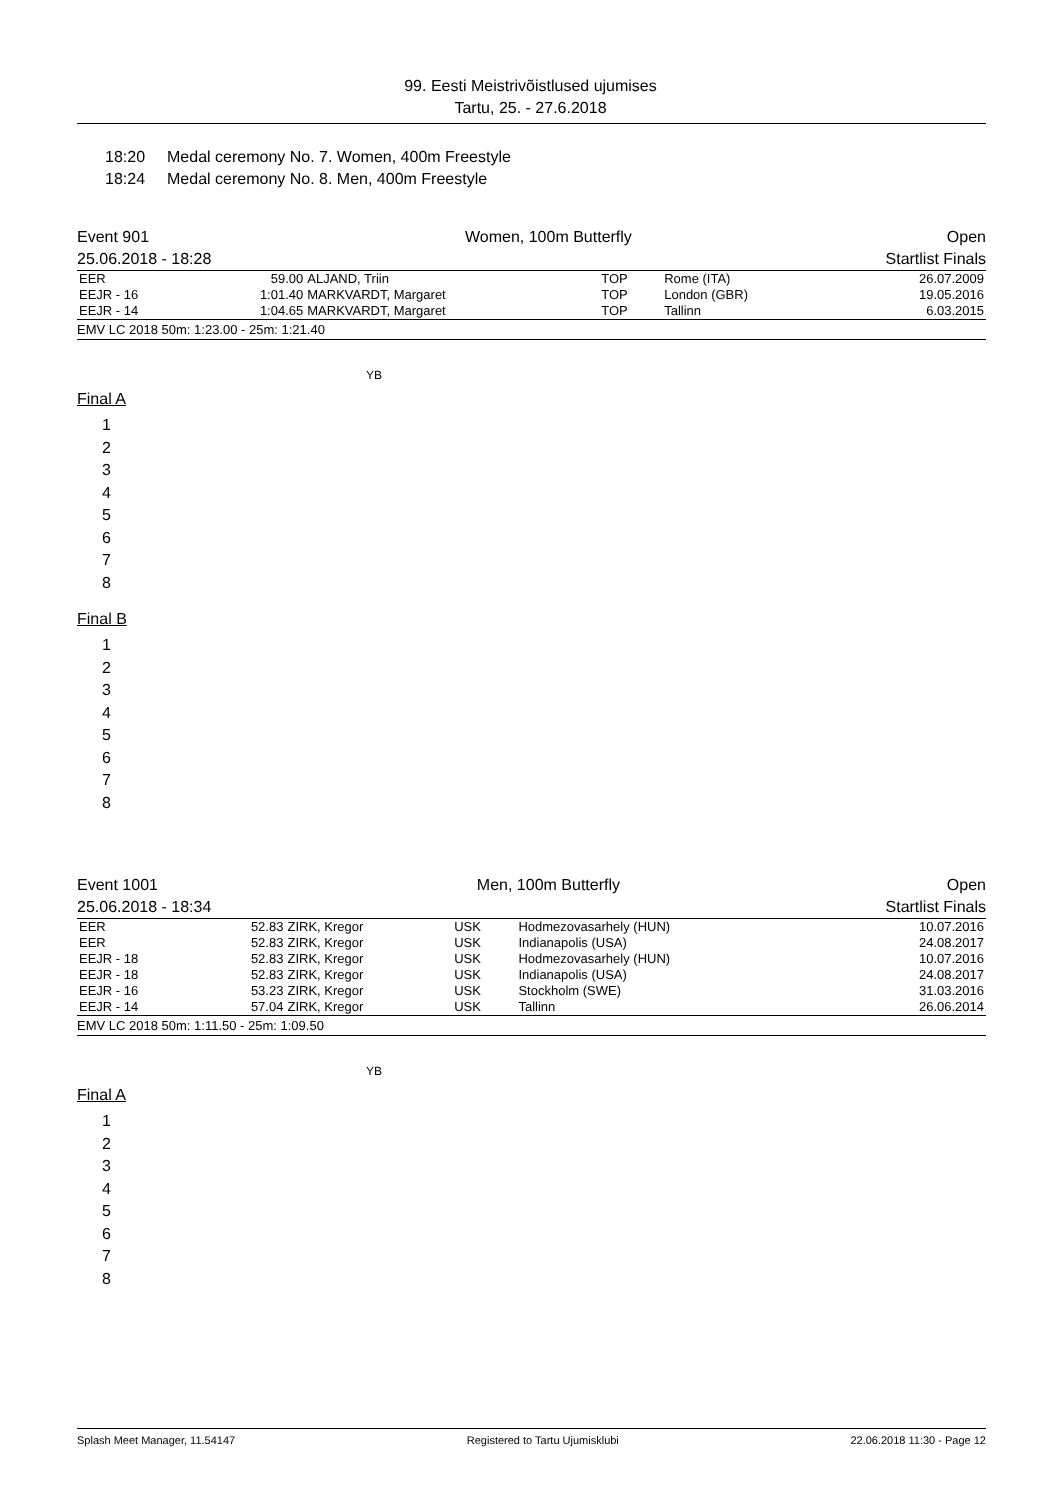99. Eesti Meistrivõistlused ujumises
Tartu, 25. - 27.6.2018
18:20 Medal ceremony No. 7. Women, 400m Freestyle
18:24 Medal ceremony No. 8. Men, 400m Freestyle
Event 901
25.06.2018 - 18:28
Women, 100m Butterfly Open
Startlist Finals
| EER | 59.00 | ALJAND, Triin | TOP | Rome (ITA) | 26.07.2009 |
| EEJR - 16 | 1:01.40 | MARKVARDT, Margaret | TOP | London (GBR) | 19.05.2016 |
| EEJR - 14 | 1:04.65 | MARKVARDT, Margaret | TOP | Tallinn | 6.03.2015 |
EMV LC 2018 50m: 1:23.00 - 25m: 1:21.40
YB
Final A
1
2
3
4
5
6
7
8
Final B
1
2
3
4
5
6
7
8
Event 1001
25.06.2018 - 18:34
Men, 100m Butterfly Open
Startlist Finals
| EER | 52.83 | ZIRK, Kregor | USK | Hodmezovasarhely (HUN) | 10.07.2016 |
| EER | 52.83 | ZIRK, Kregor | USK | Indianapolis (USA) | 24.08.2017 |
| EEJR - 18 | 52.83 | ZIRK, Kregor | USK | Hodmezovasarhely (HUN) | 10.07.2016 |
| EEJR - 18 | 52.83 | ZIRK, Kregor | USK | Indianapolis (USA) | 24.08.2017 |
| EEJR - 16 | 53.23 | ZIRK, Kregor | USK | Stockholm (SWE) | 31.03.2016 |
| EEJR - 14 | 57.04 | ZIRK, Kregor | USK | Tallinn | 26.06.2014 |
EMV LC 2018 50m: 1:11.50 - 25m: 1:09.50
YB
Final A
1
2
3
4
5
6
7
8
Splash Meet Manager, 11.54147 Registered to Tartu Ujumisklubi 22.06.2018 11:30 - Page 12